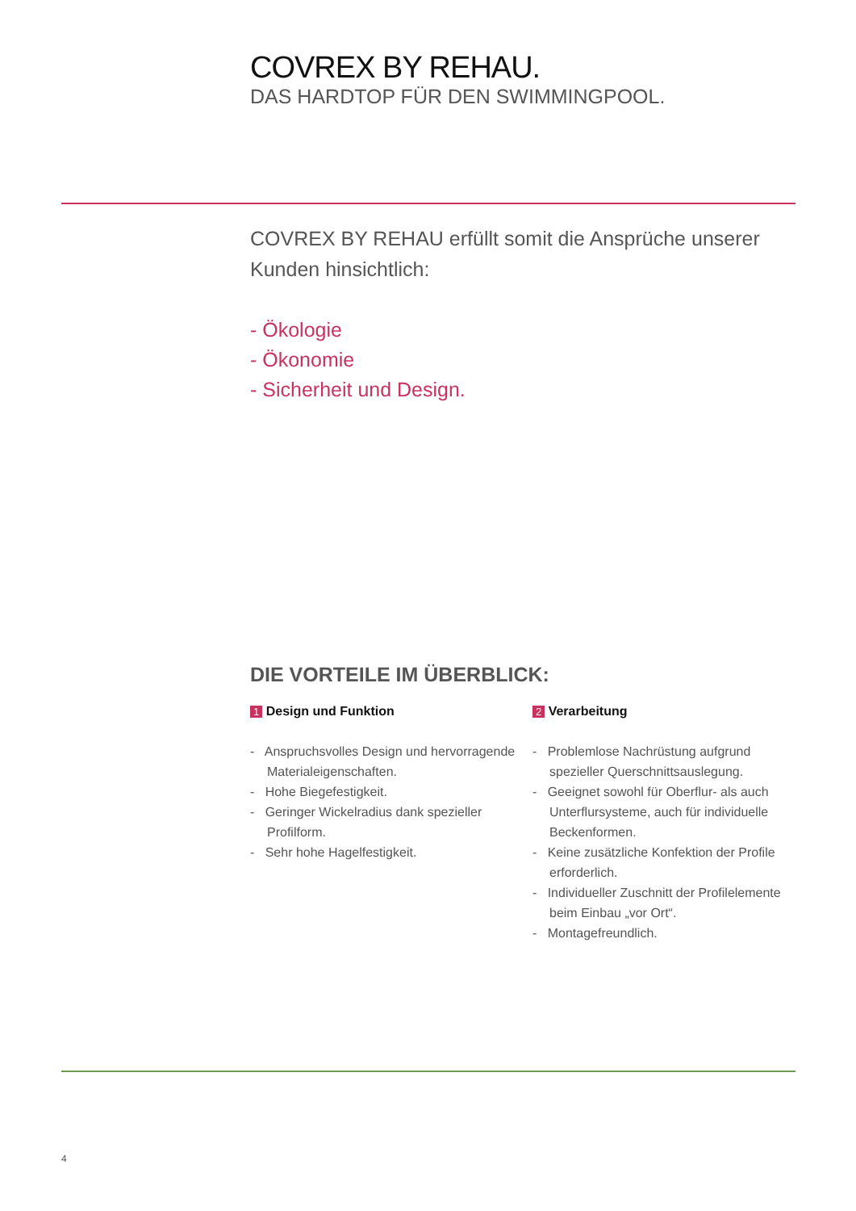COVREX BY REHAU.
DAS HARDTOP FÜR DEN SWIMMINGPOOL.
COVREX BY REHAU erfüllt somit die Ansprüche unserer Kunden hinsichtlich:
- Ökologie
- Ökonomie
- Sicherheit und Design.
DIE VORTEILE IM ÜBERBLICK:
1 Design und Funktion
- Anspruchsvolles Design und hervorragende Materialeigenschaften.
- Hohe Biegefestigkeit.
- Geringer Wickelradius dank spezieller Profilform.
- Sehr hohe Hagelfestigkeit.
2 Verarbeitung
- Problemlose Nachrüstung aufgrund spezieller Querschnittsauslegung.
- Geeignet sowohl für Oberflur- als auch Unterflursysteme, auch für individuelle Beckenformen.
- Keine zusätzliche Konfektion der Profile erforderlich.
- Individueller Zuschnitt der Profilelemente beim Einbau „vor Ort“.
- Montagefreundlich.
4